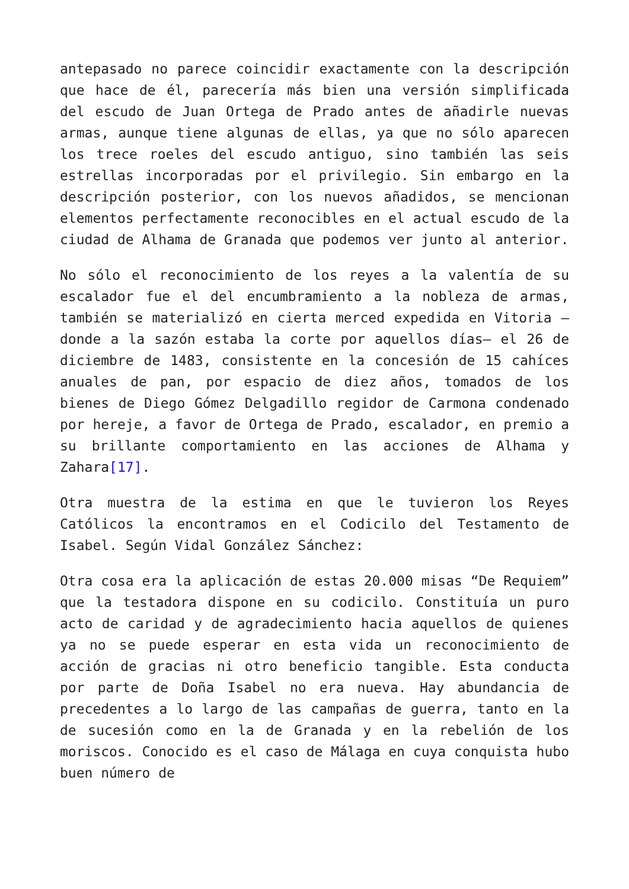antepasado no parece coincidir exactamente con la descripción que hace de él, parecería más bien una versión simplificada del escudo de Juan Ortega de Prado antes de añadirle nuevas armas, aunque tiene algunas de ellas, ya que no sólo aparecen los trece roeles del escudo antiguo, sino también las seis estrellas incorporadas por el privilegio. Sin embargo en la descripción posterior, con los nuevos añadidos, se mencionan elementos perfectamente reconocibles en el actual escudo de la ciudad de Alhama de Granada que podemos ver junto al anterior.
No sólo el reconocimiento de los reyes a la valentía de su escalador fue el del encumbramiento a la nobleza de armas, también se materializó en cierta merced expedida en Vitoria —donde a la sazón estaba la corte por aquellos días— el 26 de diciembre de 1483, consistente en la concesión de 15 cahíces anuales de pan, por espacio de diez años, tomados de los bienes de Diego Gómez Delgadillo regidor de Carmona condenado por hereje, a favor de Ortega de Prado, escalador, en premio a su brillante comportamiento en las acciones de Alhama y Zahara[17].
Otra muestra de la estima en que le tuvieron los Reyes Católicos la encontramos en el Codicilo del Testamento de Isabel. Según Vidal González Sánchez:
Otra cosa era la aplicación de estas 20.000 misas “De Requiem” que la testadora dispone en su codicilo. Constituía un puro acto de caridad y de agradecimiento hacia aquellos de quienes ya no se puede esperar en esta vida un reconocimiento de acción de gracias ni otro beneficio tangible. Esta conducta por parte de Doña Isabel no era nueva. Hay abundancia de precedentes a lo largo de las campañas de guerra, tanto en la de sucesión como en la de Granada y en la rebelión de los moriscos. Conocido es el caso de Málaga en cuya conquista hubo buen número de